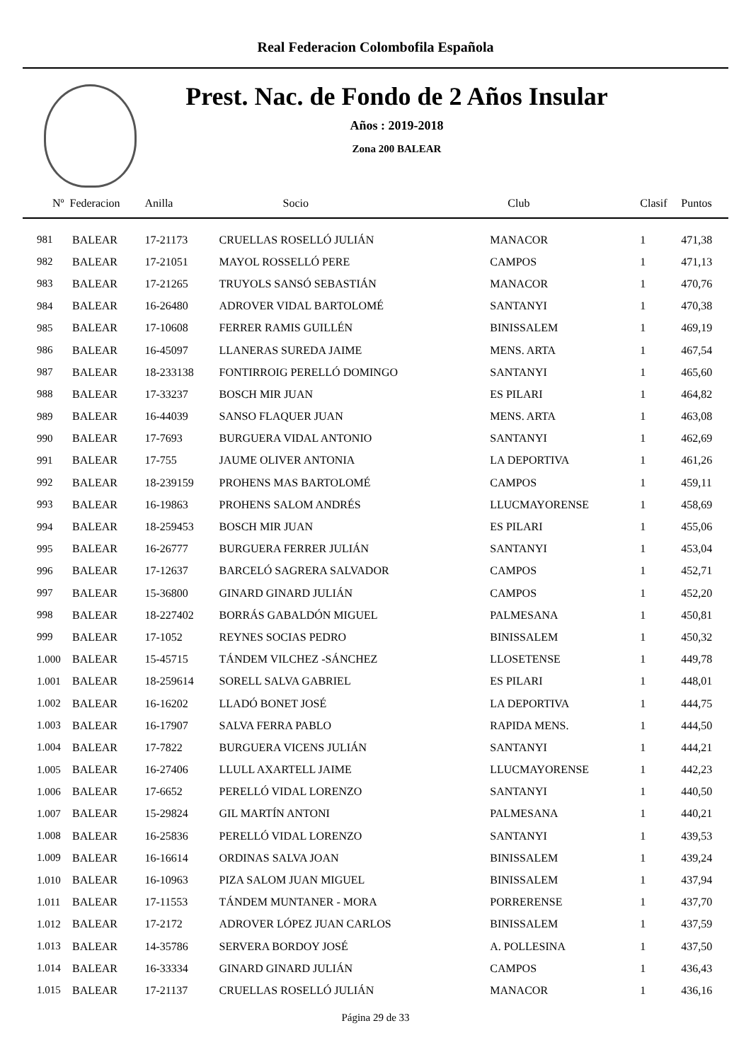Real Federacion Colombofila Española
Prest. Nac. de Fondo de 2 Años Insular
Años : 2019-2018
Zona 200 BALEAR
| Nº Federacion | | Anilla | Socio | Club | Clasif | Puntos |
| --- | --- | --- | --- | --- | --- | --- |
| 981 | BALEAR | 17-21173 | CRUELLAS ROSELLÓ JULIÁN | MANACOR | 1 | 471,38 |
| 982 | BALEAR | 17-21051 | MAYOL ROSSELLÓ PERE | CAMPOS | 1 | 471,13 |
| 983 | BALEAR | 17-21265 | TRUYOLS SANSÓ SEBASTIÁN | MANACOR | 1 | 470,76 |
| 984 | BALEAR | 16-26480 | ADROVER VIDAL BARTOLOMÉ | SANTANYI | 1 | 470,38 |
| 985 | BALEAR | 17-10608 | FERRER RAMIS GUILLÉN | BINISSALEM | 1 | 469,19 |
| 986 | BALEAR | 16-45097 | LLANERAS SUREDA JAIME | MENS. ARTA | 1 | 467,54 |
| 987 | BALEAR | 18-233138 | FONTIRROIG PERELLÓ DOMINGO | SANTANYI | 1 | 465,60 |
| 988 | BALEAR | 17-33237 | BOSCH MIR JUAN | ES PILARI | 1 | 464,82 |
| 989 | BALEAR | 16-44039 | SANSO FLAQUER JUAN | MENS. ARTA | 1 | 463,08 |
| 990 | BALEAR | 17-7693 | BURGUERA VIDAL ANTONIO | SANTANYI | 1 | 462,69 |
| 991 | BALEAR | 17-755 | JAUME OLIVER ANTONIA | LA DEPORTIVA | 1 | 461,26 |
| 992 | BALEAR | 18-239159 | PROHENS MAS BARTOLOMÉ | CAMPOS | 1 | 459,11 |
| 993 | BALEAR | 16-19863 | PROHENS SALOM ANDRÉS | LLUCMAYORENSE | 1 | 458,69 |
| 994 | BALEAR | 18-259453 | BOSCH MIR JUAN | ES PILARI | 1 | 455,06 |
| 995 | BALEAR | 16-26777 | BURGUERA FERRER JULIÁN | SANTANYI | 1 | 453,04 |
| 996 | BALEAR | 17-12637 | BARCELÓ SAGRERA SALVADOR | CAMPOS | 1 | 452,71 |
| 997 | BALEAR | 15-36800 | GINARD GINARD JULIÁN | CAMPOS | 1 | 452,20 |
| 998 | BALEAR | 18-227402 | BORRÁS GABALDÓN MIGUEL | PALMESANA | 1 | 450,81 |
| 999 | BALEAR | 17-1052 | REYNES SOCIAS PEDRO | BINISSALEM | 1 | 450,32 |
| 1.000 | BALEAR | 15-45715 | TÁNDEM VILCHEZ -SÁNCHEZ | LLOSETENSE | 1 | 449,78 |
| 1.001 | BALEAR | 18-259614 | SORELL SALVA GABRIEL | ES PILARI | 1 | 448,01 |
| 1.002 | BALEAR | 16-16202 | LLADÓ BONET JOSÉ | LA DEPORTIVA | 1 | 444,75 |
| 1.003 | BALEAR | 16-17907 | SALVA FERRA PABLO | RAPIDA MENS. | 1 | 444,50 |
| 1.004 | BALEAR | 17-7822 | BURGUERA VICENS JULIÁN | SANTANYI | 1 | 444,21 |
| 1.005 | BALEAR | 16-27406 | LLULL AXARTELL JAIME | LLUCMAYORENSE | 1 | 442,23 |
| 1.006 | BALEAR | 17-6652 | PERELLÓ VIDAL LORENZO | SANTANYI | 1 | 440,50 |
| 1.007 | BALEAR | 15-29824 | GIL MARTÍN ANTONI | PALMESANA | 1 | 440,21 |
| 1.008 | BALEAR | 16-25836 | PERELLÓ VIDAL LORENZO | SANTANYI | 1 | 439,53 |
| 1.009 | BALEAR | 16-16614 | ORDINAS SALVA JOAN | BINISSALEM | 1 | 439,24 |
| 1.010 | BALEAR | 16-10963 | PIZA SALOM JUAN MIGUEL | BINISSALEM | 1 | 437,94 |
| 1.011 | BALEAR | 17-11553 | TÁNDEM MUNTANER - MORA | PORRERENSE | 1 | 437,70 |
| 1.012 | BALEAR | 17-2172 | ADROVER LÓPEZ JUAN CARLOS | BINISSALEM | 1 | 437,59 |
| 1.013 | BALEAR | 14-35786 | SERVERA BORDOY JOSÉ | A. POLLESINA | 1 | 437,50 |
| 1.014 | BALEAR | 16-33334 | GINARD GINARD JULIÁN | CAMPOS | 1 | 436,43 |
| 1.015 | BALEAR | 17-21137 | CRUELLAS ROSELLÓ JULIÁN | MANACOR | 1 | 436,16 |
Página 29 de 33